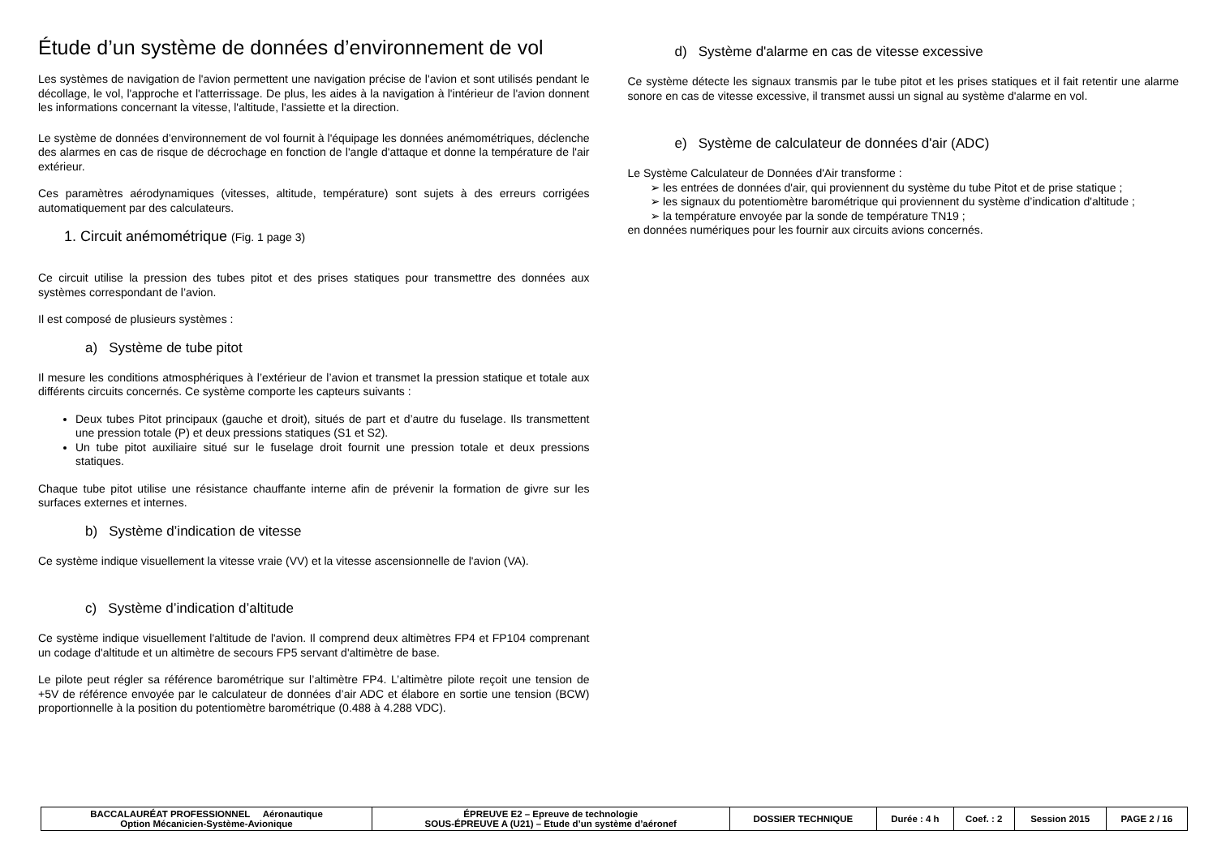Étude d’un système de données d’environnement de vol
Les systèmes de navigation de l'avion permettent une navigation précise de l'avion et sont utilisés pendant le décollage, le vol, l'approche et l'atterrissage. De plus, les aides à la navigation à l'intérieur de l'avion donnent les informations concernant la vitesse, l'altitude, l'assiette et la direction.
Le système de données d’environnement de vol fournit à l'équipage les données anémométriques, déclenche des alarmes en cas de risque de décrochage en fonction de l'angle d'attaque et donne la température de l'air extérieur.
Ces paramètres aérodynamiques (vitesses, altitude, température) sont sujets à des erreurs corrigées automatiquement par des calculateurs.
1. Circuit anémométrique (Fig. 1 page 3)
Ce circuit utilise la pression des tubes pitot et des prises statiques pour transmettre des données aux systèmes correspondant de l’avion.
Il est composé de plusieurs systèmes :
a) Système de tube pitot
Il mesure les conditions atmosphériques à l’extérieur de l’avion et transmet la pression statique et totale aux différents circuits concernés. Ce système comporte les capteurs suivants :
Deux tubes Pitot principaux (gauche et droit), situés de part et d’autre du fuselage. Ils transmettent une pression totale (P) et deux pressions statiques (S1 et S2).
Un tube pitot auxiliaire situé sur le fuselage droit fournit une pression totale et deux pressions statiques.
Chaque tube pitot utilise une résistance chauffante interne afin de prévenir la formation de givre sur les surfaces externes et internes.
b) Système d’indication de vitesse
Ce système indique visuellement la vitesse vraie (VV) et la vitesse ascensionnelle de l'avion (VA).
c) Système d’indication d’altitude
Ce système indique visuellement l'altitude de l'avion. Il comprend deux altimètres FP4 et FP104 comprenant un codage d'altitude et un altimètre de secours FP5 servant d'altimètre de base.
Le pilote peut régler sa référence barométrique sur l’altimètre FP4. L’altimètre pilote reçoit une tension de +5V de référence envoyée par le calculateur de données d’air ADC et élabore en sortie une tension (BCW) proportionnelle à la position du potentiomètre barométrique (0.488 à 4.288 VDC).
d) Système d'alarme en cas de vitesse excessive
Ce système détecte les signaux transmis par le tube pitot et les prises statiques et il fait retentir une alarme sonore en cas de vitesse excessive, il transmet aussi un signal au système d'alarme en vol.
e) Système de calculateur de données d'air (ADC)
Le Système Calculateur de Données d'Air transforme :
➢ les entrées de données d'air, qui proviennent du système du tube Pitot et de prise statique ;
➢ les signaux du potentiomètre barométrique qui proviennent du système d’indication d'altitude ;
➢ la température envoyée par la sonde de température TN19 ;
en données numériques pour les fournir aux circuits avions concernés.
| BACCALAURÉAT PROFESSIONNEL Aéronautique Option Mécanicien-Système-Avionique | ÉPREUVE E2 – Epreuve de technologie SOUS-ÉPREUVE A (U21) – Etude d’un système d’aéronef | DOSSIER TECHNIQUE | Durée : 4 h | Coef. : 2 | Session 2015 | PAGE 2 / 16 |